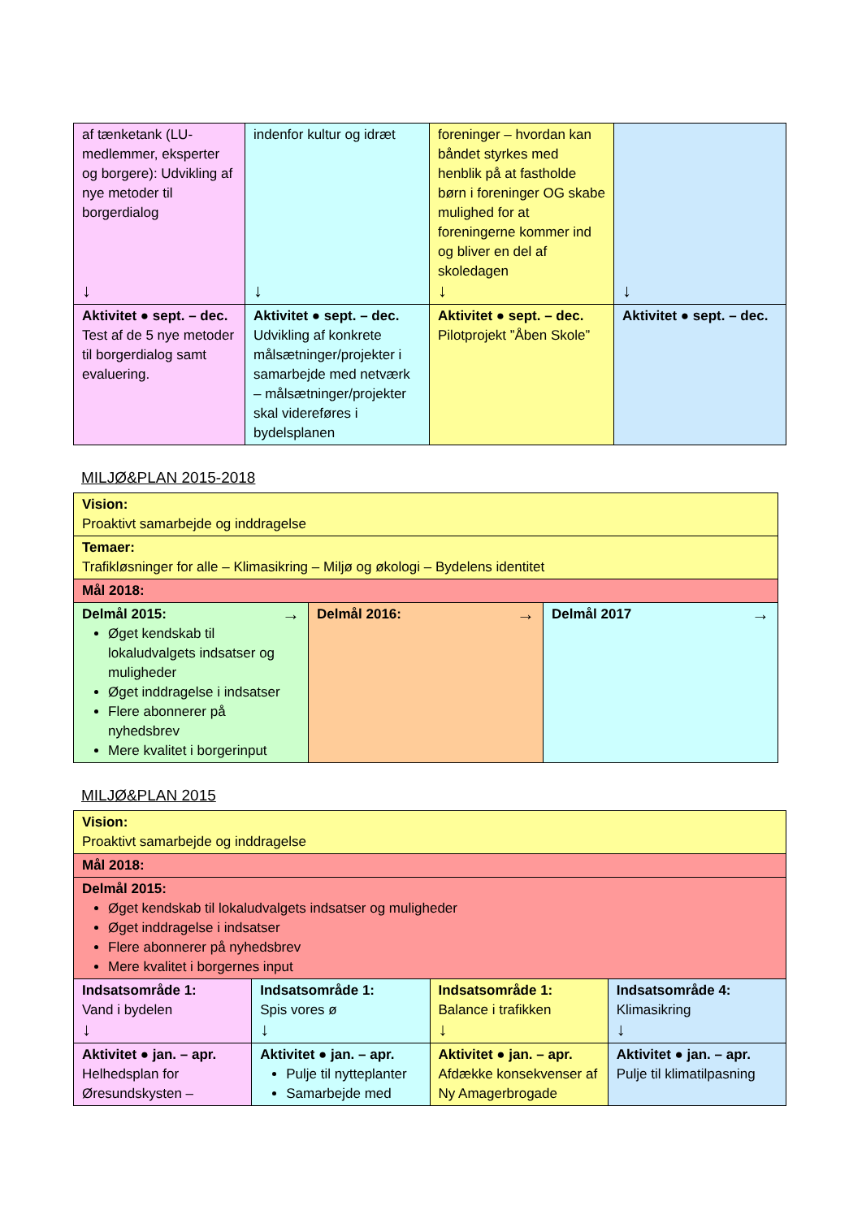| af tænketank (LU-medlemmer, eksperter og borgere): Udvikling af nye metoder til borgerdialog ↓ | indenfor kultur og idræt ↓ | foreninger – hvordan kan båndet styrkes med henblik på at fastholde børn i foreninger OG skabe mulighed for at foreningerne kommer ind og bliver en del af skoledagen ↓ | ↓ |
| Aktivitet ● sept. – dec. Test af de 5 nye metoder til borgerdialog samt evaluering. | Aktivitet ● sept. – dec. Udvikling af konkrete målsætninger/projekter i samarbejde med netværk – målsætninger/projekter skal videreføres i bydelsplanen | Aktivitet ● sept. – dec. Pilotprojekt ”Åben Skole” | Aktivitet ● sept. – dec. |
MILJØ&PLAN 2015-2018
| Vision: Proaktivt samarbejde og inddragelse | | |
| Temaer: Trafikløsninger for alle – Klimasikring – Miljø og økologi – Bydelens identitet | | |
| Mål 2018: | | |
| Delmål 2015: → Øget kendskab til lokaludvalgets indsatser og muligheder Øget inddragelse i indsatser Flere abonnerer på nyhedsbrev Mere kvalitet i borgerinput | Delmål 2016: → | Delmål 2017 → |
MILJØ&PLAN 2015
| Vision: Proaktivt samarbejde og inddragelse | | | |
| Mål 2018: | | | |
| Delmål 2015: Øget kendskab til lokaludvalgets indsatser og muligheder Øget inddragelse i indsatser Flere abonnerer på nyhedsbrev Mere kvalitet i borgernes input | | | |
| Indsatsområde 1: Vand i bydelen ↓ | Indsatsområde 1: Spis vores ø ↓ | Indsatsområde 1: Balance i trafikken ↓ | Indsatsområde 4: Klimasikring ↓ |
| Aktivitet ● jan. – apr. Helhedsplan for Øresundskysten – | Aktivitet ● jan. – apr. Pulje til nytteplanter Samarbejde med | Aktivitet ● jan. – apr. Afdække konsekvenser af Ny Amagerbrogade | Aktivitet ● jan. – apr. Pulje til klimatilpasning |